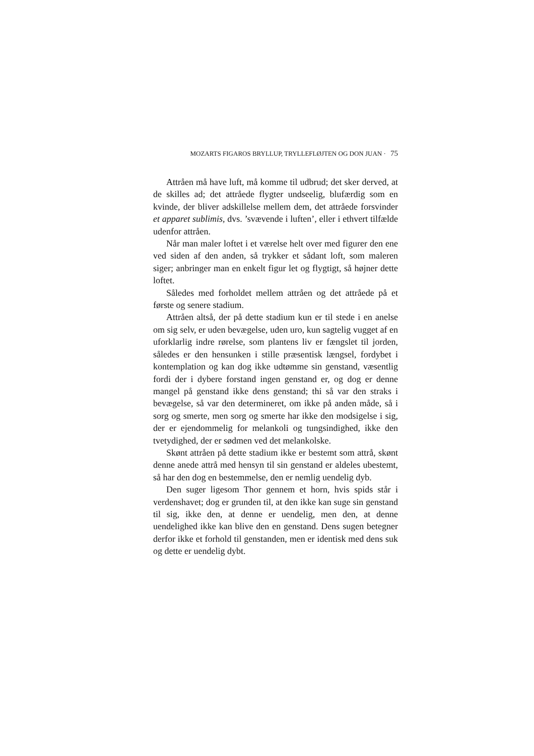MOZARTS FIGAROS BRYLLUP, TRYLLEFLØJTEN OG DON JUAN · 75
Attråen må have luft, må komme til udbrud; det sker derved, at de skilles ad; det attråede flygter undseelig, blufærdig som en kvinde, der bliver adskillelse mellem dem, det attråede forsvinder et apparet sublimis, dvs. ’svævende i luften’, eller i ethvert tilfælde udenfor attråen.
Når man maler loftet i et værelse helt over med figurer den ene ved siden af den anden, så trykker et sådant loft, som maleren siger; anbringer man en enkelt figur let og flygtigt, så højner dette loftet.
Således med forholdet mellem attråen og det attråede på et første og senere stadium.
Attråen altså, der på dette stadium kun er til stede i en anelse om sig selv, er uden bevægelse, uden uro, kun sagtelig vugget af en uforklarlig indre rørelse, som plantens liv er fængslet til jorden, således er den hensunken i stille præsentisk længsel, fordybet i kontemplation og kan dog ikke udtømme sin genstand, væsentlig fordi der i dybere forstand ingen genstand er, og dog er denne mangel på genstand ikke dens genstand; thi så var den straks i bevægelse, så var den determineret, om ikke på anden måde, så i sorg og smerte, men sorg og smerte har ikke den modsigelse i sig, der er ejendommelig for melankoli og tungsindighed, ikke den tvetydighed, der er sødmen ved det melankolske.
Skønt attråen på dette stadium ikke er bestemt som attrå, skønt denne anede attrå med hensyn til sin genstand er aldeles ubestemt, så har den dog en bestemmelse, den er nemlig uendelig dyb.
Den suger ligesom Thor gennem et horn, hvis spids står i verdenshavet; dog er grunden til, at den ikke kan suge sin genstand til sig, ikke den, at denne er uendelig, men den, at denne uendelighed ikke kan blive den en genstand. Dens sugen betegner derfor ikke et forhold til genstanden, men er identisk med dens suk og dette er uendelig dybt.